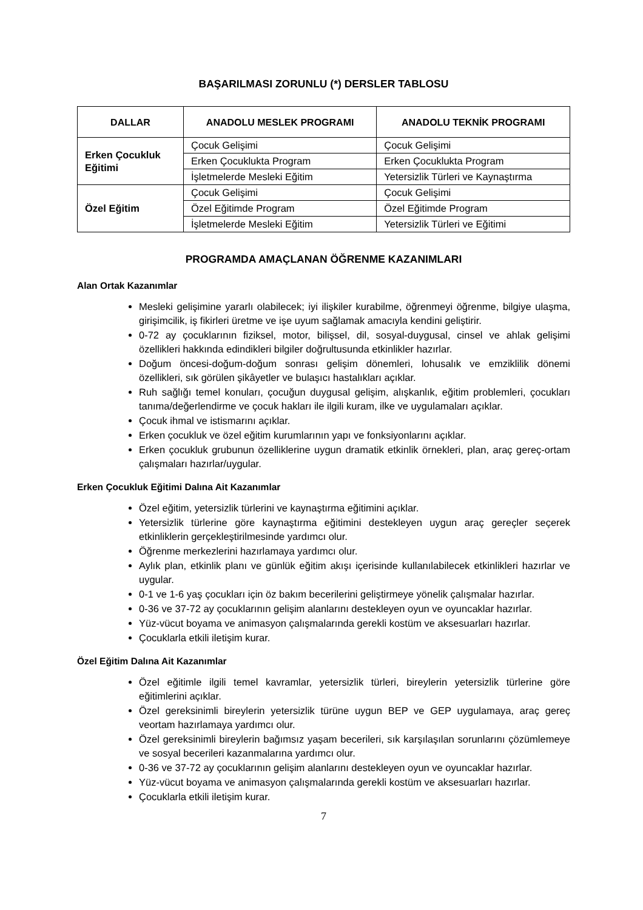BAŞARILMASI ZORUNLU (*) DERSLER TABLOSU
| DALLAR | ANADOLU MESLEK PROGRAMI | ANADOLU TEKNİK PROGRAMI |
| --- | --- | --- |
| Erken Çocukluk Eğitimi | Çocuk Gelişimi | Çocuk Gelişimi |
| | Erken Çocuklukta Program | Erken Çocuklukta Program |
| | İşletmelerde Mesleki Eğitim | Yetersizlik Türleri ve Kaynaştırma |
| Özel Eğitim | Çocuk Gelişimi | Çocuk Gelişimi |
| | Özel Eğitimde Program | Özel Eğitimde Program |
| | İşletmelerde Mesleki Eğitim | Yetersizlik Türleri ve Eğitimi |
PROGRAMDA AMAÇLANAN ÖĞRENME KAZANIMLARI
Alan Ortak Kazanımlar
Mesleki gelişimine yararlı olabilecek; iyi ilişkiler kurabilme, öğrenmeyi öğrenme, bilgiye ulaşma, girişimcilik, iş fikirleri üretme ve işe uyum sağlamak amacıyla kendini geliştirir.
0-72 ay çocuklarının fiziksel, motor, bilişsel, dil, sosyal-duygusal, cinsel ve ahlak gelişimi özellikleri hakkında edindikleri bilgiler doğrultusunda etkinlikler hazırlar.
Doğum öncesi-doğum-doğum sonrası gelişim dönemleri, lohusalık ve emziklilik dönemi özellikleri, sık görülen şikâyetler ve bulaşıcı hastalıkları açıklar.
Ruh sağlığı temel konuları, çocuğun duygusal gelişim, alışkanlık, eğitim problemleri, çocukları tanıma/değerlendirme ve çocuk hakları ile ilgili kuram, ilke ve uygulamaları açıklar.
Çocuk ihmal ve istismarını açıklar.
Erken çocukluk ve özel eğitim kurumlarının yapı ve fonksiyonlarını açıklar.
Erken çocukluk grubunun özelliklerine uygun dramatik etkinlik örnekleri, plan, araç gereç-ortam çalışmaları hazırlar/uygular.
Erken Çocukluk Eğitimi Dalına Ait Kazanımlar
Özel eğitim, yetersizlik türlerini ve kaynaştırma eğitimini açıklar.
Yetersizlik türlerine göre kaynaştırma eğitimini destekleyen uygun araç gereçler seçerek etkinliklerin gerçekleştirilmesinde yardımcı olur.
Öğrenme merkezlerini hazırlamaya yardımcı olur.
Aylık plan, etkinlik planı ve günlük eğitim akışı içerisinde kullanılabilecek etkinlikleri hazırlar ve uygular.
0-1 ve 1-6 yaş çocukları için öz bakım becerilerini geliştirmeye yönelik çalışmalar hazırlar.
0-36 ve 37-72 ay çocuklarının gelişim alanlarını destekleyen oyun ve oyuncaklar hazırlar.
Yüz-vücut boyama ve animasyon çalışmalarında gerekli kostüm ve aksesuarları hazırlar.
Çocuklarla etkili iletişim kurar.
Özel Eğitim Dalına Ait Kazanımlar
Özel eğitimle ilgili temel kavramlar, yetersizlik türleri, bireylerin yetersizlik türlerine göre eğitimlerini açıklar.
Özel gereksinimli bireylerin yetersizlik türüne uygun BEP ve GEP uygulamaya, araç gereç veortam hazırlamaya yardımcı olur.
Özel gereksinimli bireylerin bağımsız yaşam becerileri, sık karşılaşılan sorunlarını çözümlemeye ve sosyal becerileri kazanmalarına yardımcı olur.
0-36 ve 37-72 ay çocuklarının gelişim alanlarını destekleyen oyun ve oyuncaklar hazırlar.
Yüz-vücut boyama ve animasyon çalışmalarında gerekli kostüm ve aksesuarları hazırlar.
Çocuklarla etkili iletişim kurar.
7